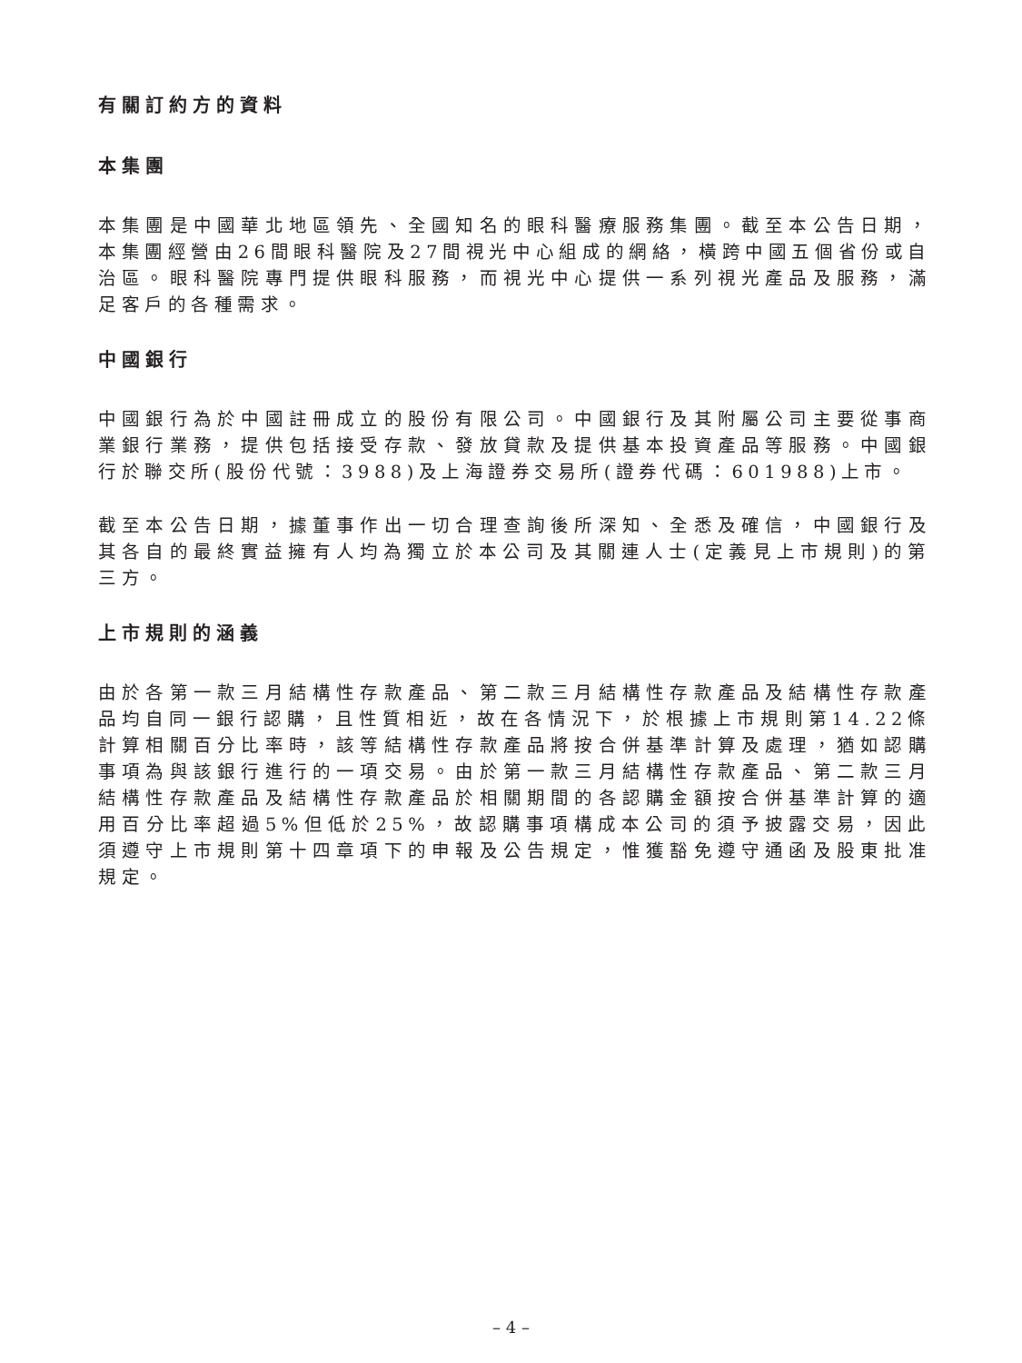有關訂約方的資料
本集團
本集團是中國華北地區領先、全國知名的眼科醫療服務集團。截至本公告日期，本集團經營由26間眼科醫院及27間視光中心組成的網絡，橫跨中國五個省份或自治區。眼科醫院專門提供眼科服務，而視光中心提供一系列視光產品及服務，滿足客戶的各種需求。
中國銀行
中國銀行為於中國註冊成立的股份有限公司。中國銀行及其附屬公司主要從事商業銀行業務，提供包括接受存款、發放貸款及提供基本投資產品等服務。中國銀行於聯交所(股份代號：3988)及上海證券交易所(證券代碼：601988)上市。
截至本公告日期，據董事作出一切合理查詢後所深知、全悉及確信，中國銀行及其各自的最終實益擁有人均為獨立於本公司及其關連人士(定義見上市規則)的第三方。
上市規則的涵義
由於各第一款三月結構性存款產品、第二款三月結構性存款產品及結構性存款產品均自同一銀行認購，且性質相近，故在各情況下，於根據上市規則第14.22條計算相關百分比率時，該等結構性存款產品將按合併基準計算及處理，猶如認購事項為與該銀行進行的一項交易。由於第一款三月結構性存款產品、第二款三月結構性存款產品及結構性存款產品於相關期間的各認購金額按合併基準計算的適用百分比率超過5%但低於25%，故認購事項構成本公司的須予披露交易，因此須遵守上市規則第十四章項下的申報及公告規定，惟獲豁免遵守通函及股東批准規定。
– 4 –